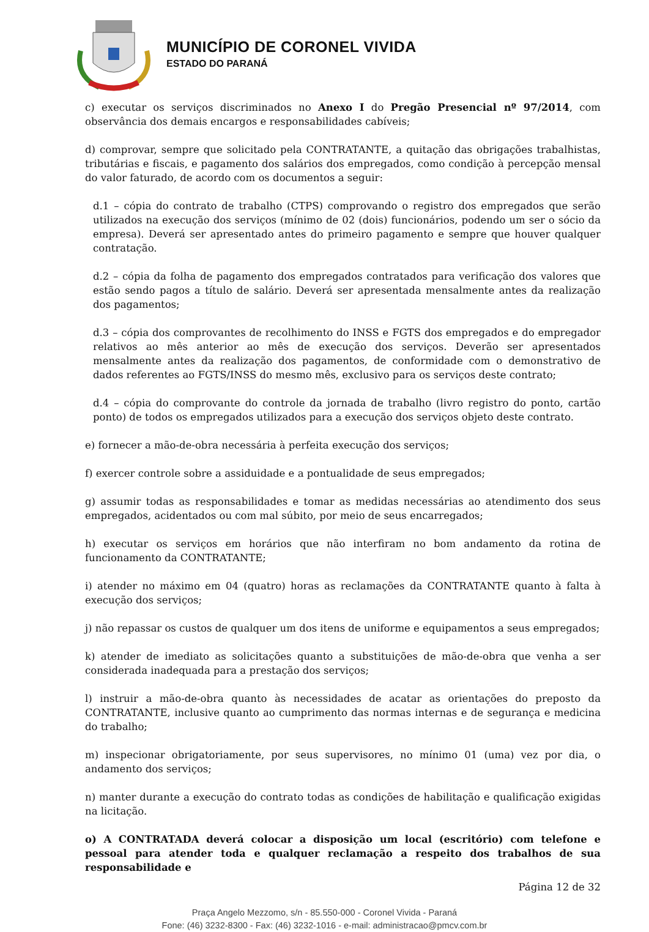MUNICÍPIO DE CORONEL VIVIDA
ESTADO DO PARANÁ
c) executar os serviços discriminados no Anexo I do Pregão Presencial nº 97/2014, com observância dos demais encargos e responsabilidades cabíveis;
d) comprovar, sempre que solicitado pela CONTRATANTE, a quitação das obrigações trabalhistas, tributárias e fiscais, e pagamento dos salários dos empregados, como condição à percepção mensal do valor faturado, de acordo com os documentos a seguir:
d.1 – cópia do contrato de trabalho (CTPS) comprovando o registro dos empregados que serão utilizados na execução dos serviços (mínimo de 02 (dois) funcionários, podendo um ser o sócio da empresa). Deverá ser apresentado antes do primeiro pagamento e sempre que houver qualquer contratação.
d.2 – cópia da folha de pagamento dos empregados contratados para verificação dos valores que estão sendo pagos a título de salário. Deverá ser apresentada mensalmente antes da realização dos pagamentos;
d.3 – cópia dos comprovantes de recolhimento do INSS e FGTS dos empregados e do empregador relativos ao mês anterior ao mês de execução dos serviços. Deverão ser apresentados mensalmente antes da realização dos pagamentos, de conformidade com o demonstrativo de dados referentes ao FGTS/INSS do mesmo mês, exclusivo para os serviços deste contrato;
d.4 – cópia do comprovante do controle da jornada de trabalho (livro registro do ponto, cartão ponto) de todos os empregados utilizados para a execução dos serviços objeto deste contrato.
e) fornecer a mão-de-obra necessária à perfeita execução dos serviços;
f) exercer controle sobre a assiduidade e a pontualidade de seus empregados;
g) assumir todas as responsabilidades e tomar as medidas necessárias ao atendimento dos seus empregados, acidentados ou com mal súbito, por meio de seus encarregados;
h) executar os serviços em horários que não interfiram no bom andamento da rotina de funcionamento da CONTRATANTE;
i) atender no máximo em 04 (quatro) horas as reclamações da CONTRATANTE quanto à falta à execução dos serviços;
j) não repassar os custos de qualquer um dos itens de uniforme e equipamentos a seus empregados;
k) atender de imediato as solicitações quanto a substituições de mão-de-obra que venha a ser considerada inadequada para a prestação dos serviços;
l) instruir a mão-de-obra quanto às necessidades de acatar as orientações do preposto da CONTRATANTE, inclusive quanto ao cumprimento das normas internas e de segurança e medicina do trabalho;
m) inspecionar obrigatoriamente, por seus supervisores, no mínimo 01 (uma) vez por dia, o andamento dos serviços;
n) manter durante a execução do contrato todas as condições de habilitação e qualificação exigidas na licitação.
o) A CONTRATADA deverá colocar a disposição um local (escritório) com telefone e pessoal para atender toda e qualquer reclamação a respeito dos trabalhos de sua responsabilidade e
Página 12 de 32
Praça Angelo Mezzomo, s/n - 85.550-000 - Coronel Vivida - Paraná
Fone: (46) 3232-8300 - Fax: (46) 3232-1016 - e-mail: administracao@pmcv.com.br